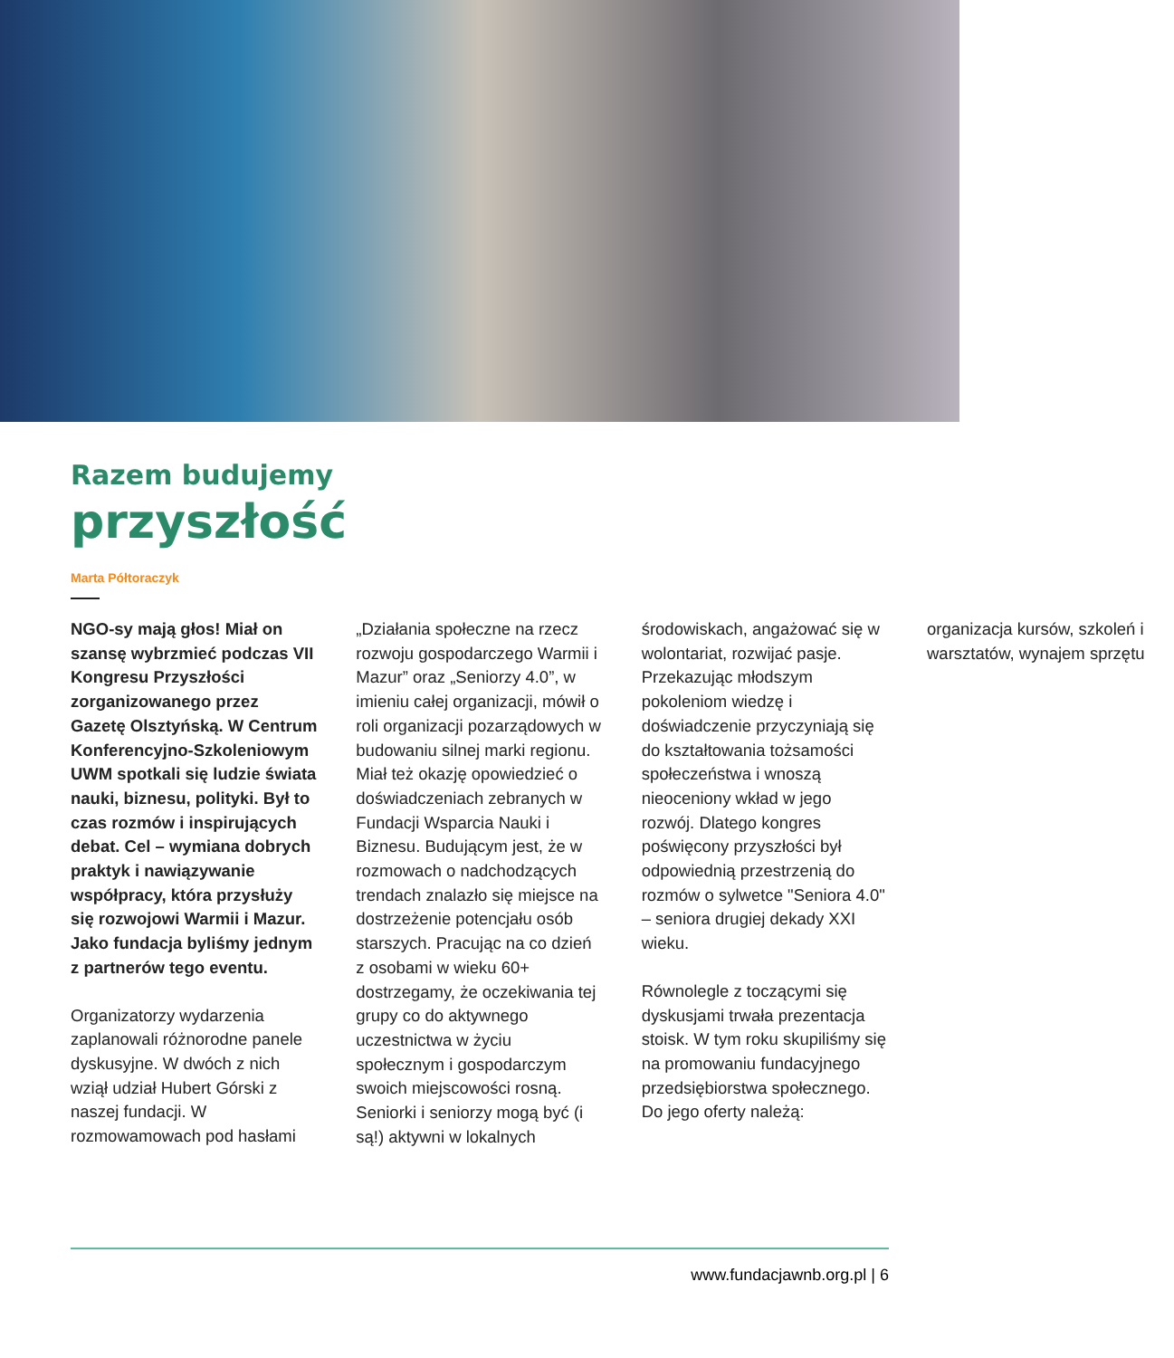Razem budujemy
przyszłość
Marta Półtoraczyk
NGO-sy mają głos! Miał on szansę wybrzmieć podczas VII Kongresu Przyszłości zorganizowanego przez Gazetę Olsztyńską. W Centrum Konferencyjno-Szkoleniowym UWM spotkali się ludzie świata nauki, biznesu, polityki. Był to czas rozmów i inspirujących debat. Cel – wymiana dobrych praktyk i nawiązywanie współpracy, która przysłuży się rozwojowi Warmii i Mazur. Jako fundacja byliśmy jednym z partnerów tego eventu.
Organizatorzy wydarzenia zaplanowali różnorodne panele dyskusyjne. W dwóch z nich wziął udział Hubert Górski z naszej fundacji. W rozmowamowach pod hasłami „Działania społeczne na rzecz rozwoju gospodarczego Warmii i Mazur” oraz „Seniorzy 4.0”, w imieniu całej organizacji, mówił o roli organizacji pozarządowych w budowaniu silnej marki regionu. Miał też okazję opowiedzieć o doświadczeniach zebranych w Fundacji Wsparcia Nauki i Biznesu. Budującym jest, że w rozmowach o nadchodzących trendach znalazło się miejsce na dostrzeżenie potencjału osób starszych. Pracując na co dzień z osobami w wieku 60+ dostrzegamy, że oczekiwania tej grupy co do aktywnego uczestnictwa w życiu społecznym i gospodarczym swoich miejscowości rosną. Seniorki i seniorzy mogą być (i są!) aktywni w lokalnych środowiskach, angażować się w wolontariat, rozwijać pasje. Przekazując młodszym pokoleniom wiedzę i doświadczenie przyczyniają się do kształtowania tożsamości społeczeństwa i wnoszą nieoceniony wkład w jego rozwój. Dlatego kongres poświęcony przyszłości był odpowiednią przestrzenią do rozmów o sylwetce "Seniora 4.0" – seniora drugiej dekady XXI wieku.
Równolegle z toczącymi się dyskusjami trwała prezentacja stoisk. W tym roku skupiliśmy się na promowaniu fundacyjnego przedsiębiorstwa społecznego. Do jego oferty należą: organizacja kursów, szkoleń i warsztatów, wynajem sprzętu
www.fundacjawnb.org.pl | 6